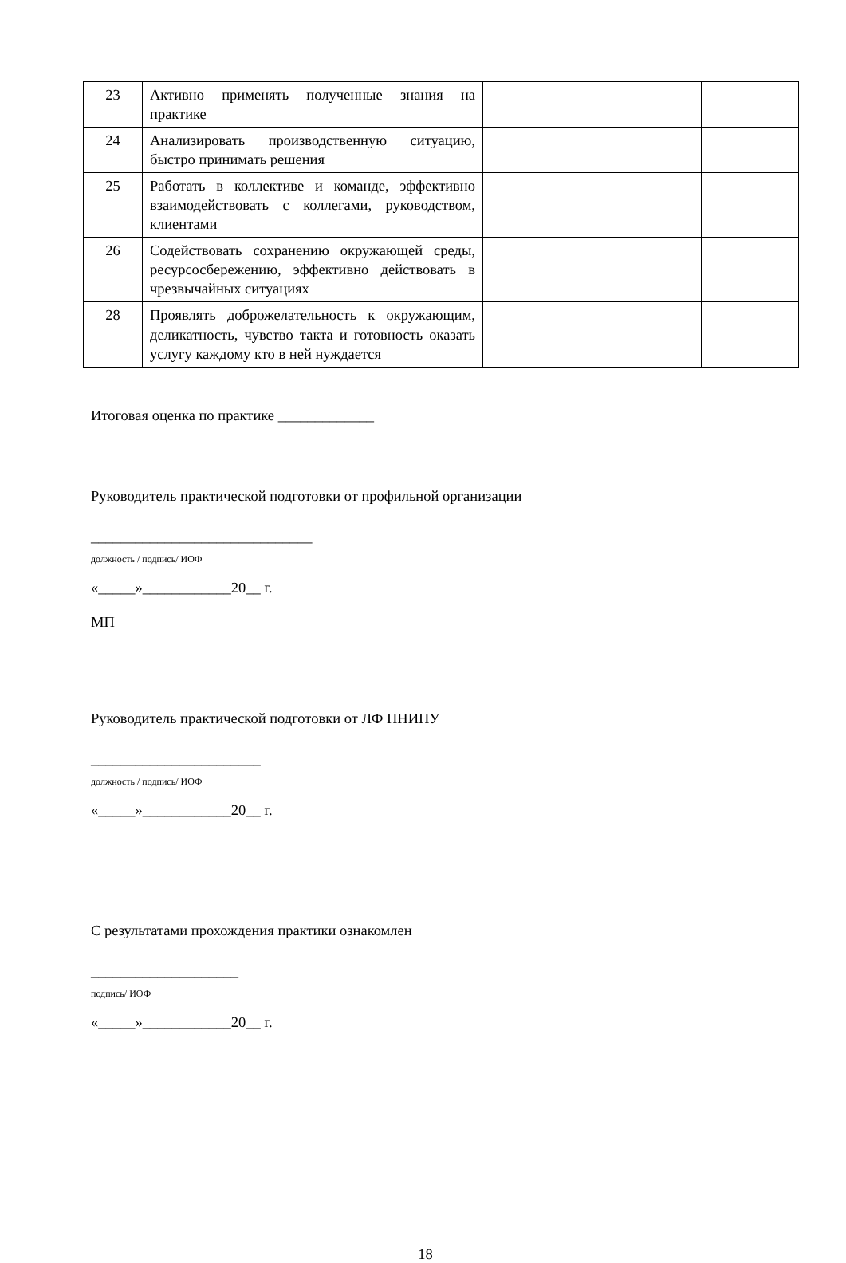| 23 | Активно применять полученные знания на практике | | | |
| 24 | Анализировать производственную ситуацию, быстро принимать решения | | | |
| 25 | Работать в коллективе и команде, эффективно взаимодействовать с коллегами, руководством, клиентами | | | |
| 26 | Содействовать сохранению окружающей среды, ресурсосбережению, эффективно действовать в чрезвычайных ситуациях | | | |
| 28 | Проявлять доброжелательность к окружающим, деликатность, чувство такта и готовность оказать услугу каждому кто в ней нуждается | | | |
Итоговая оценка по практике _____________
Руководитель практической подготовки от профильной организации
______________________________
должность / подпись/ ИОФ
«_____»____________20__ г.
МП
Руководитель практической подготовки от ЛФ ПНИПУ
_______________________
должность / подпись/ ИОФ
«_____»____________20__ г.
С результатами прохождения практики ознакомлен
____________________
подпись/ ИОФ
«_____»____________20__ г.
18